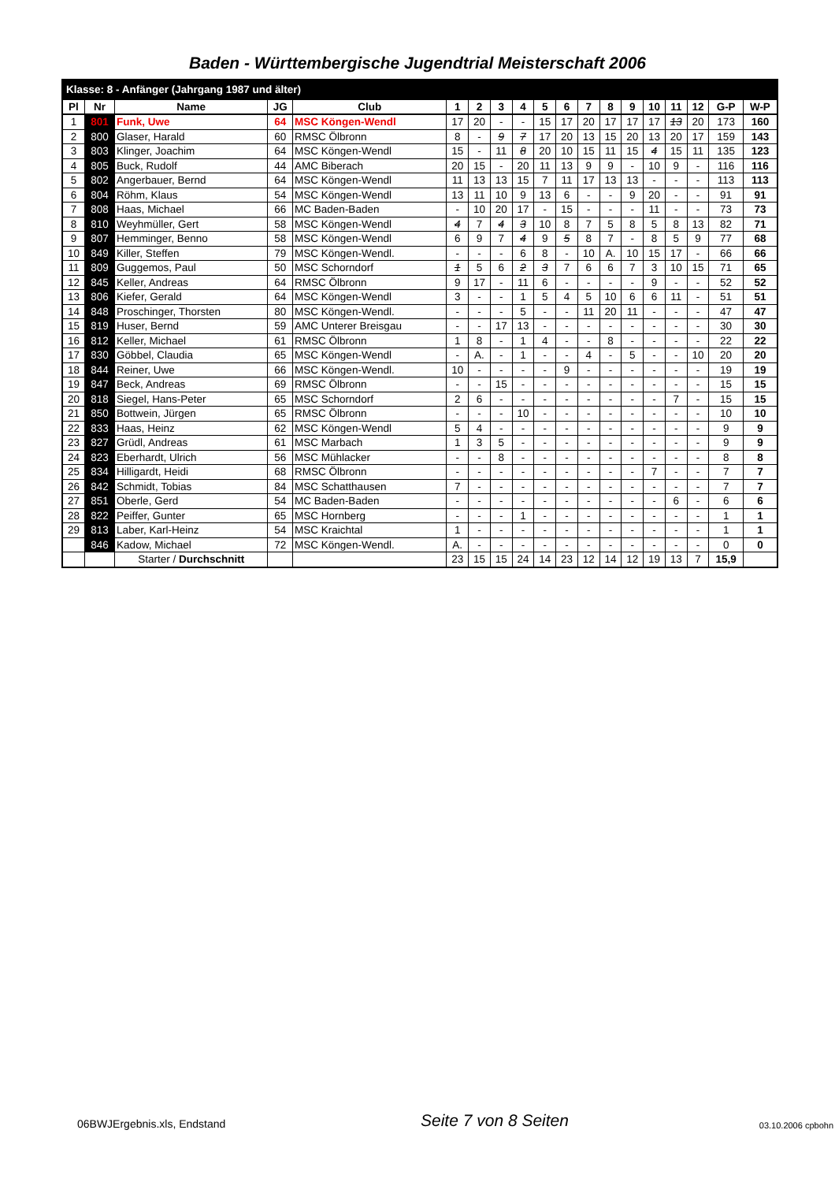Baden - Württembergische Jugendtrial Meisterschaft 2006
| Klasse: 8 - Anfänger (Jahrgang 1987 und älter) | | | | | | | | | | | | | | | | | | |
| Pl | Nr | Name | JG | Club | 1 | 2 | 3 | 4 | 5 | 6 | 7 | 8 | 9 | 10 | 11 | 12 | G-P | W-P |
| 1 | 801 | Funk, Uwe | 64 | MSC Köngen-Wendl | 17 | 20 | - | - | 15 | 17 | 20 | 17 | 17 | 17 | 13 | 20 | 173 | 160 |
| 2 | 800 | Glaser, Harald | 60 | RMSC Ölbronn | 8 | - | 9 | 7 | 17 | 20 | 13 | 15 | 20 | 13 | 20 | 17 | 159 | 143 |
| 3 | 803 | Klinger, Joachim | 64 | MSC Köngen-Wendl | 15 | - | 11 | 8 | 20 | 10 | 15 | 11 | 15 | 4 | 15 | 11 | 135 | 123 |
| 4 | 805 | Buck, Rudolf | 44 | AMC Biberach | 20 | 15 | - | 20 | 11 | 13 | 9 | 9 | - | 10 | 9 | - | 116 | 116 |
| 5 | 802 | Angerbauer, Bernd | 64 | MSC Köngen-Wendl | 11 | 13 | 13 | 15 | 7 | 11 | 17 | 13 | 13 | - | - | - | 113 | 113 |
| 6 | 804 | Röhm, Klaus | 54 | MSC Köngen-Wendl | 13 | 11 | 10 | 9 | 13 | 6 | - | - | 9 | 20 | - | - | 91 | 91 |
| 7 | 808 | Haas, Michael | 66 | MC Baden-Baden | - | 10 | 20 | 17 | - | 15 | - | - | - | 11 | - | - | 73 | 73 |
| 8 | 810 | Weyhmüller, Gert | 58 | MSC Köngen-Wendl | 4 | 7 | 4 | 3 | 10 | 8 | 7 | 5 | 8 | 5 | 8 | 13 | 82 | 71 |
| 9 | 807 | Hemminger, Benno | 58 | MSC Köngen-Wendl | 6 | 9 | 7 | 4 | 9 | 5 | 8 | 7 | - | 8 | 5 | 9 | 77 | 68 |
| 10 | 849 | Killer, Steffen | 79 | MSC Köngen-Wendl. | - | - | - | 6 | 8 | - | 10 | A. | 10 | 15 | 17 | - | 66 | 66 |
| 11 | 809 | Guggemos, Paul | 50 | MSC Schorndorf | 1 | 5 | 6 | 2 | 3 | 7 | 6 | 6 | 7 | 3 | 10 | 15 | 71 | 65 |
| 12 | 845 | Keller, Andreas | 64 | RMSC Ölbronn | 9 | 17 | - | 11 | 6 | - | - | - | - | 9 | - | - | 52 | 52 |
| 13 | 806 | Kiefer, Gerald | 64 | MSC Köngen-Wendl | 3 | - | - | 1 | 5 | 4 | 5 | 10 | 6 | 6 | 11 | - | 51 | 51 |
| 14 | 848 | Proschinger, Thorsten | 80 | MSC Köngen-Wendl. | - | - | - | 5 | - | - | 11 | 20 | 11 | - | - | - | 47 | 47 |
| 15 | 819 | Huser, Bernd | 59 | AMC Unterer Breisgau | - | - | 17 | 13 | - | - | - | - | - | - | - | - | 30 | 30 |
| 16 | 812 | Keller, Michael | 61 | RMSC Ölbronn | 1 | 8 | - | 1 | 4 | - | - | 8 | - | - | - | - | 22 | 22 |
| 17 | 830 | Göbbel, Claudia | 65 | MSC Köngen-Wendl | - | A. | - | 1 | - | - | 4 | - | 5 | - | - | 10 | 20 | 20 |
| 18 | 844 | Reiner, Uwe | 66 | MSC Köngen-Wendl. | 10 | - | - | - | - | 9 | - | - | - | - | - | - | 19 | 19 |
| 19 | 847 | Beck, Andreas | 69 | RMSC Ölbronn | - | - | 15 | - | - | - | - | - | - | - | - | - | 15 | 15 |
| 20 | 818 | Siegel, Hans-Peter | 65 | MSC Schorndorf | 2 | 6 | - | - | - | - | - | - | - | - | 7 | - | 15 | 15 |
| 21 | 850 | Bottwein, Jürgen | 65 | RMSC Ölbronn | - | - | - | 10 | - | - | - | - | - | - | - | - | 10 | 10 |
| 22 | 833 | Haas, Heinz | 62 | MSC Köngen-Wendl | 5 | 4 | - | - | - | - | - | - | - | - | - | - | 9 | 9 |
| 23 | 827 | Grüdl, Andreas | 61 | MSC Marbach | 1 | 3 | 5 | - | - | - | - | - | - | - | - | - | 9 | 9 |
| 24 | 823 | Eberhardt, Ulrich | 56 | MSC Mühlacker | - | - | 8 | - | - | - | - | - | - | - | - | - | 8 | 8 |
| 25 | 834 | Hilligardt, Heidi | 68 | RMSC Ölbronn | - | - | - | - | - | - | - | - | - | 7 | - | - | 7 | 7 |
| 26 | 842 | Schmidt, Tobias | 84 | MSC Schatthausen | 7 | - | - | - | - | - | - | - | - | - | - | - | 7 | 7 |
| 27 | 851 | Oberle, Gerd | 54 | MC Baden-Baden | - | - | - | - | - | - | - | - | - | - | 6 | - | 6 | 6 |
| 28 | 822 | Peiffer, Gunter | 65 | MSC Hornberg | - | - | - | 1 | - | - | - | - | - | - | - | - | 1 | 1 |
| 29 | 813 | Laber, Karl-Heinz | 54 | MSC Kraichtal | 1 | - | - | - | - | - | - | - | - | - | - | - | 1 | 1 |
| | 846 | Kadow, Michael | 72 | MSC Köngen-Wendl. | A. | - | - | - | - | - | - | - | - | - | - | - | 0 | 0 |
| | | Starter / Durchschnitt | | | 23 | 15 | 15 | 24 | 14 | 23 | 12 | 14 | 12 | 19 | 13 | 7 | 15,9 | |
06BWJErgebnis.xls, Endstand
Seite 7 von 8 Seiten
03.10.2006 cpbohn